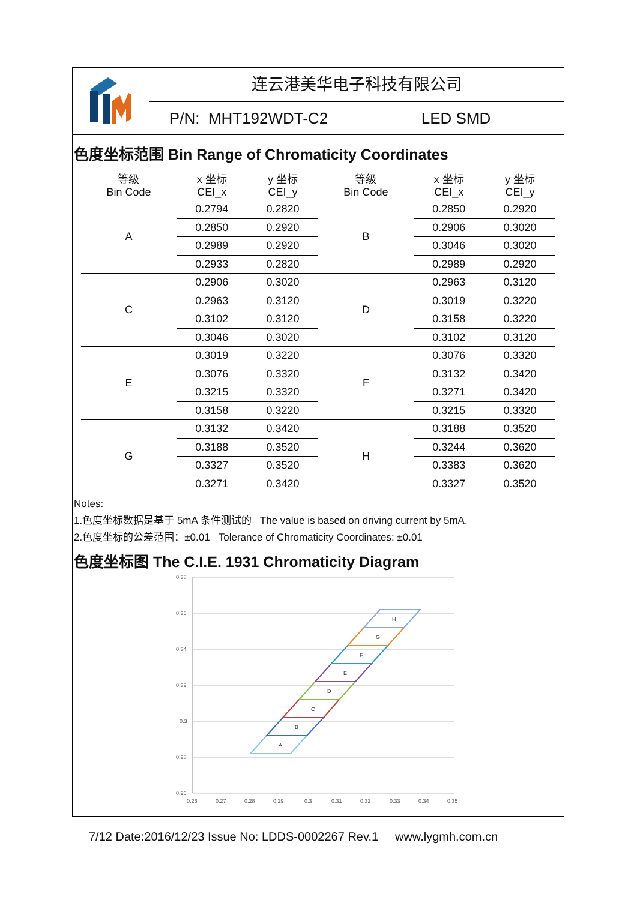连云港美华电子科技有限公司
P/N: MHT192WDT-C2 LED SMD
色度坐标范围 Bin Range of Chromaticity Coordinates
| 等级 Bin Code | x 坐标 CEI_x | y 坐标 CEI_y | 等级 Bin Code | x 坐标 CEI_x | y 坐标 CEI_y |
| --- | --- | --- | --- | --- | --- |
| A | 0.2794 | 0.2820 | B | 0.2850 | 0.2920 |
| | 0.2850 | 0.2920 | | 0.2906 | 0.3020 |
| | 0.2989 | 0.2920 | | 0.3046 | 0.3020 |
| | 0.2933 | 0.2820 | | 0.2989 | 0.2920 |
| C | 0.2906 | 0.3020 | D | 0.2963 | 0.3120 |
| | 0.2963 | 0.3120 | | 0.3019 | 0.3220 |
| | 0.3102 | 0.3120 | | 0.3158 | 0.3220 |
| | 0.3046 | 0.3020 | | 0.3102 | 0.3120 |
| E | 0.3019 | 0.3220 | F | 0.3076 | 0.3320 |
| | 0.3076 | 0.3320 | | 0.3132 | 0.3420 |
| | 0.3215 | 0.3320 | | 0.3271 | 0.3420 |
| | 0.3158 | 0.3220 | | 0.3215 | 0.3320 |
| G | 0.3132 | 0.3420 | H | 0.3188 | 0.3520 |
| | 0.3188 | 0.3520 | | 0.3244 | 0.3620 |
| | 0.3327 | 0.3520 | | 0.3383 | 0.3620 |
| | 0.3271 | 0.3420 | | 0.3327 | 0.3520 |
Notes:
1.色度坐标数据是基于 5mA 条件测试的 The value is based on driving current by 5mA.
2.色度坐标的公差范围：±0.01 Tolerance of Chromaticity Coordinates: ±0.01
色度坐标图 The C.I.E. 1931 Chromaticity Diagram
0.38
0.36
0.34
0.32
0.3
0.28
0.26
0.26
0.27
0.28
0.29
0.3
0.31
0.32
0.33
0.34
0.35
A
B
C
D
E
F
G
H
7/12 Date:2016/12/23 Issue No: LDDS-0002267 Rev.1 www.lygmh.com.cn